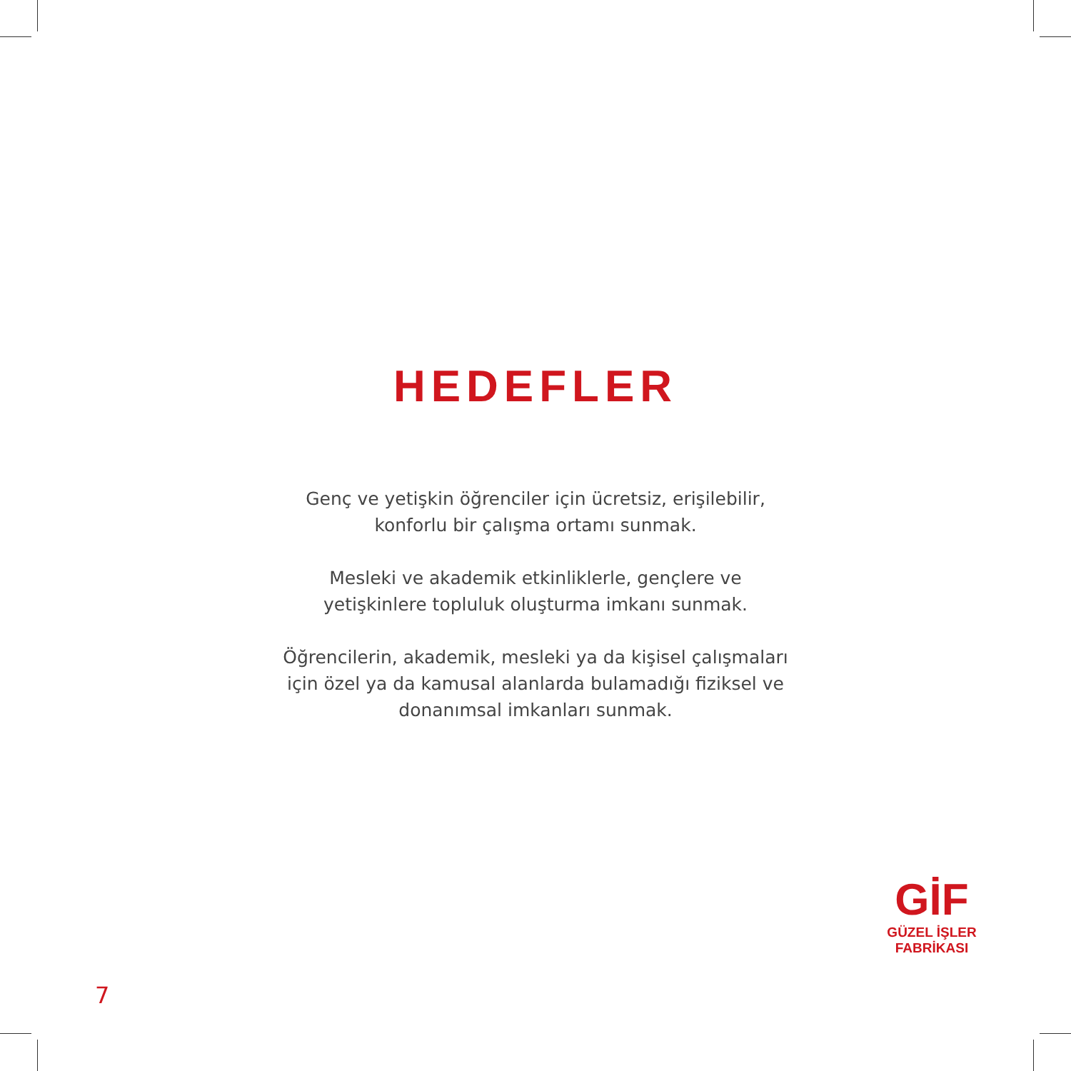HEDEFLER
Genç ve yetişkin öğrenciler için ücretsiz, erişilebilir,
konforlu bir çalışma ortamı sunmak.
Mesleki ve akademik etkinliklerle, gençlere ve
yetişkinlere topluluk oluşturma imkanı sunmak.
Öğrencilerin, akademik, mesleki ya da kişisel çalışmaları
için özel ya da kamusal alanlarda bulamadığı fiziksel ve
donanımsal imkanları sunmak.
GİF
GÜZEL İŞLER
FABRİKASI
7